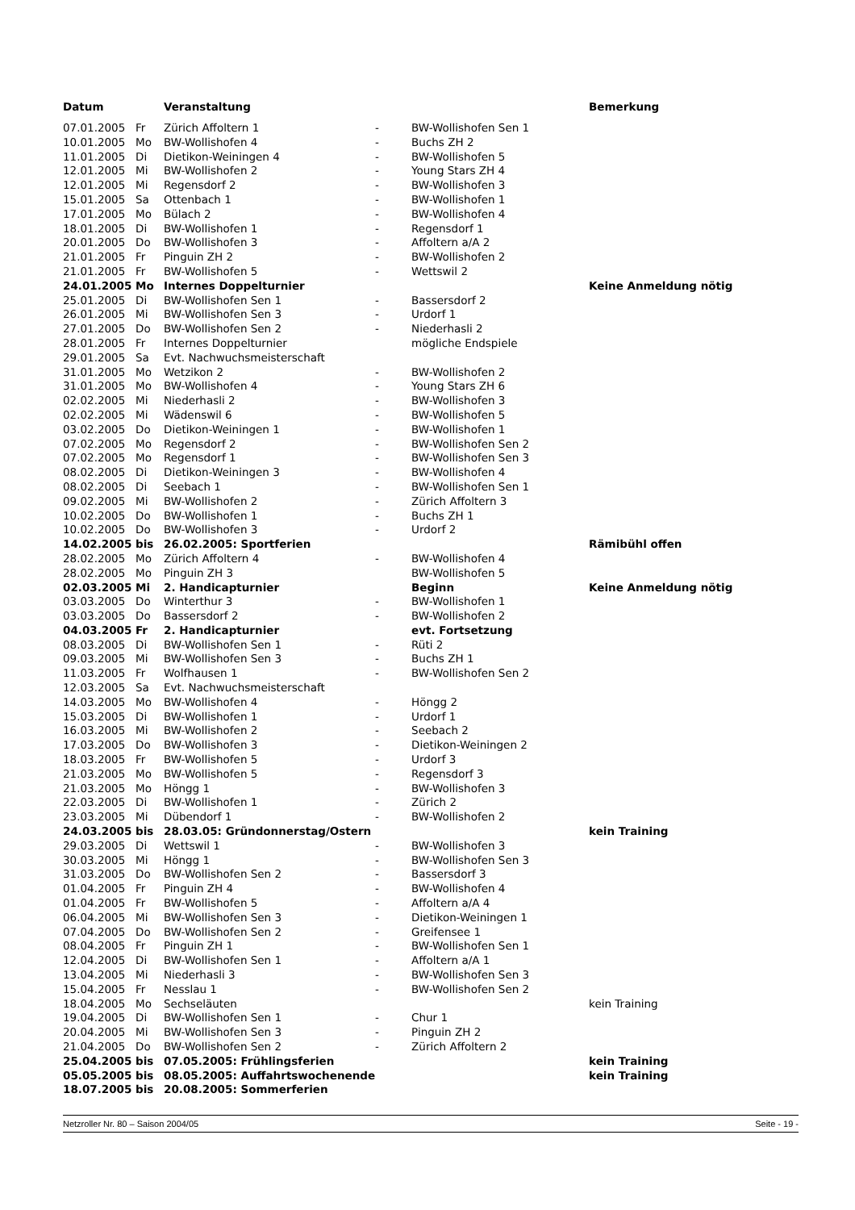| Datum | | Veranstaltung | | | Bemerkung |
| --- | --- | --- | --- | --- | --- |
| 07.01.2005 | Fr | Zürich Affoltern 1 | - | BW-Wollishofen Sen 1 | |
| 10.01.2005 | Mo | BW-Wollishofen 4 | - | Buchs ZH 2 | |
| 11.01.2005 | Di | Dietikon-Weiningen 4 | - | BW-Wollishofen 5 | |
| 12.01.2005 | Mi | BW-Wollishofen 2 | - | Young Stars ZH 4 | |
| 12.01.2005 | Mi | Regensdorf 2 | - | BW-Wollishofen 3 | |
| 15.01.2005 | Sa | Ottenbach 1 | - | BW-Wollishofen 1 | |
| 17.01.2005 | Mo | Bülach 2 | - | BW-Wollishofen 4 | |
| 18.01.2005 | Di | BW-Wollishofen 1 | - | Regensdorf 1 | |
| 20.01.2005 | Do | BW-Wollishofen 3 | - | Affoltern a/A 2 | |
| 21.01.2005 | Fr | Pinguin ZH 2 | - | BW-Wollishofen 2 | |
| 21.01.2005 | Fr | BW-Wollishofen 5 | - | Wettswil 2 | |
| 24.01.2005 | Mo | Internes Doppelturnier | | | Keine Anmeldung nötig |
| 25.01.2005 | Di | BW-Wollishofen Sen 1 | - | Bassersdorf 2 | |
| 26.01.2005 | Mi | BW-Wollishofen Sen 3 | - | Urdorf 1 | |
| 27.01.2005 | Do | BW-Wollishofen Sen 2 | - | Niederhasli 2 | |
| 28.01.2005 | Fr | Internes Doppelturnier | | mögliche Endspiele | |
| 29.01.2005 | Sa | Evt. Nachwuchsmeisterschaft | | | |
| 31.01.2005 | Mo | Wetzikon 2 | - | BW-Wollishofen 2 | |
| 31.01.2005 | Mo | BW-Wollishofen 4 | - | Young Stars ZH 6 | |
| 02.02.2005 | Mi | Niederhasli 2 | - | BW-Wollishofen 3 | |
| 02.02.2005 | Mi | Wädenswil 6 | - | BW-Wollishofen 5 | |
| 03.02.2005 | Do | Dietikon-Weiningen 1 | - | BW-Wollishofen 1 | |
| 07.02.2005 | Mo | Regensdorf 2 | - | BW-Wollishofen Sen 2 | |
| 07.02.2005 | Mo | Regensdorf 1 | - | BW-Wollishofen Sen 3 | |
| 08.02.2005 | Di | Dietikon-Weiningen 3 | - | BW-Wollishofen 4 | |
| 08.02.2005 | Di | Seebach 1 | - | BW-Wollishofen Sen 1 | |
| 09.02.2005 | Mi | BW-Wollishofen 2 | - | Zürich Affoltern 3 | |
| 10.02.2005 | Do | BW-Wollishofen 1 | - | Buchs ZH 1 | |
| 10.02.2005 | Do | BW-Wollishofen 3 | - | Urdorf 2 | |
| 14.02.2005 | bis | 26.02.2005: Sportferien | | | Rämibühl offen |
| 28.02.2005 | Mo | Zürich Affoltern 4 | - | BW-Wollishofen 4 | |
| 28.02.2005 | Mo | Pinguin ZH 3 | | BW-Wollishofen 5 | |
| 02.03.2005 | Mi | 2. Handicapturnier | | Beginn | Keine Anmeldung nötig |
| 03.03.2005 | Do | Winterthur 3 | - | BW-Wollishofen 1 | |
| 03.03.2005 | Do | Bassersdorf 2 | - | BW-Wollishofen 2 | |
| 04.03.2005 | Fr | 2. Handicapturnier | | evt. Fortsetzung | |
| 08.03.2005 | Di | BW-Wollishofen Sen 1 | - | Rüti 2 | |
| 09.03.2005 | Mi | BW-Wollishofen Sen 3 | - | Buchs ZH 1 | |
| 11.03.2005 | Fr | Wolfhausen 1 | - | BW-Wollishofen Sen 2 | |
| 12.03.2005 | Sa | Evt. Nachwuchsmeisterschaft | | | |
| 14.03.2005 | Mo | BW-Wollishofen 4 | - | Höngg 2 | |
| 15.03.2005 | Di | BW-Wollishofen 1 | - | Urdorf 1 | |
| 16.03.2005 | Mi | BW-Wollishofen 2 | - | Seebach 2 | |
| 17.03.2005 | Do | BW-Wollishofen 3 | - | Dietikon-Weiningen 2 | |
| 18.03.2005 | Fr | BW-Wollishofen 5 | - | Urdorf 3 | |
| 21.03.2005 | Mo | BW-Wollishofen 5 | - | Regensdorf 3 | |
| 21.03.2005 | Mo | Höngg 1 | - | BW-Wollishofen 3 | |
| 22.03.2005 | Di | BW-Wollishofen 1 | - | Zürich 2 | |
| 23.03.2005 | Mi | Dübendorf 1 | - | BW-Wollishofen 2 | |
| 24.03.2005 | bis | 28.03.05: Gründonnerstag/Ostern | | | kein Training |
| 29.03.2005 | Di | Wettswil 1 | - | BW-Wollishofen 3 | |
| 30.03.2005 | Mi | Höngg 1 | - | BW-Wollishofen Sen 3 | |
| 31.03.2005 | Do | BW-Wollishofen Sen 2 | - | Bassersdorf 3 | |
| 01.04.2005 | Fr | Pinguin ZH 4 | - | BW-Wollishofen 4 | |
| 01.04.2005 | Fr | BW-Wollishofen 5 | - | Affoltern a/A 4 | |
| 06.04.2005 | Mi | BW-Wollishofen Sen 3 | - | Dietikon-Weiningen 1 | |
| 07.04.2005 | Do | BW-Wollishofen Sen 2 | - | Greifensee 1 | |
| 08.04.2005 | Fr | Pinguin ZH 1 | - | BW-Wollishofen Sen 1 | |
| 12.04.2005 | Di | BW-Wollishofen Sen 1 | - | Affoltern a/A 1 | |
| 13.04.2005 | Mi | Niederhasli 3 | - | BW-Wollishofen Sen 3 | |
| 15.04.2005 | Fr | Nesslau 1 | - | BW-Wollishofen Sen 2 | |
| 18.04.2005 | Mo | Sechseläuten | | | kein Training |
| 19.04.2005 | Di | BW-Wollishofen Sen 1 | - | Chur 1 | |
| 20.04.2005 | Mi | BW-Wollishofen Sen 3 | - | Pinguin ZH 2 | |
| 21.04.2005 | Do | BW-Wollishofen Sen 2 | - | Zürich Affoltern 2 | |
| 25.04.2005 | bis | 07.05.2005: Frühlingsferien | | | kein Training |
| 05.05.2005 | bis | 08.05.2005: Auffahrtswochenende | | | kein Training |
| 18.07.2005 | bis | 20.08.2005: Sommerferien | | | |
Netzroller Nr. 80 – Saison 2004/05 Seite - 19 -